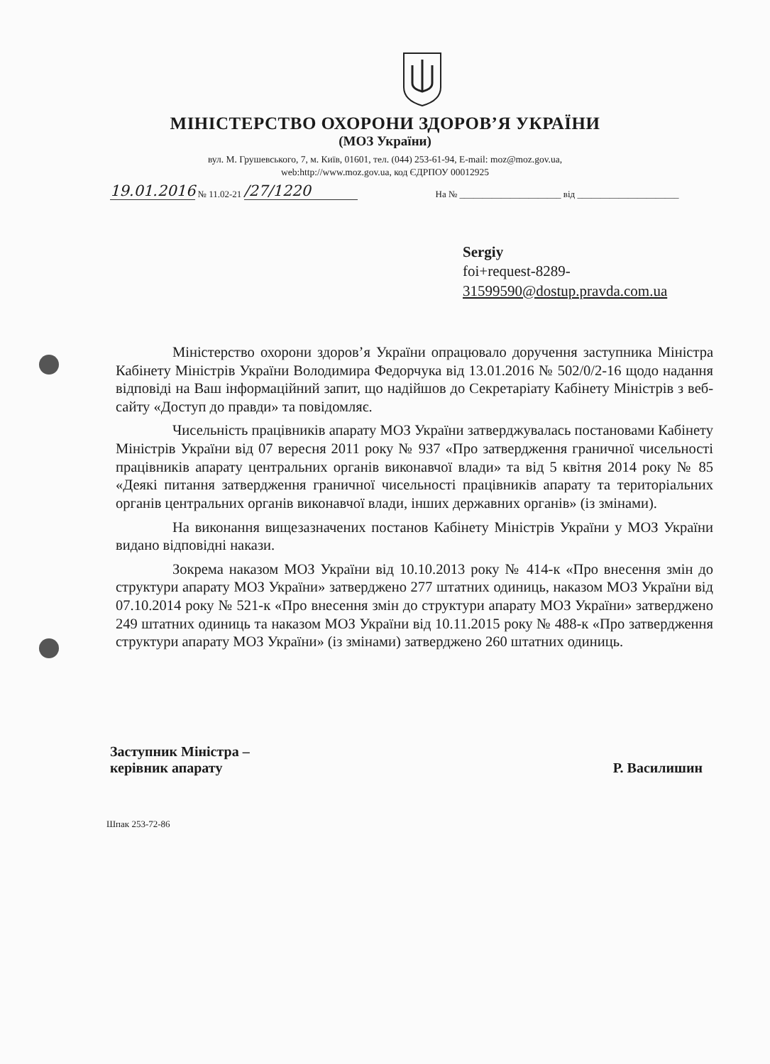МІНІСТЕРСТВО ОХОРОНИ ЗДОРОВ’Я УКРАЇНИ
(МОЗ України)
вул. М. Грушевського, 7, м. Київ, 01601, тел. (044) 253-61-94, E-mail: moz@moz.gov.ua,
web:http://www.moz.gov.ua, код ЄДРПОУ 00012925
19.01.2016 № 11.02-21 /27/1220 На № ______________________ від ______________________
Sergiy
foi+request-8289-
31599590@dostup.pravda.com.ua
Міністерство охорони здоров’я України опрацювало доручення заступника Міністра Кабінету Міністрів України Володимира Федорчука від 13.01.2016 № 502/0/2-16 щодо надання відповіді на Ваш інформаційний запит, що надійшов до Секретаріату Кабінету Міністрів з веб-сайту «Доступ до правди» та повідомляє.
Чисельність працівників апарату МОЗ України затверджувалась постановами Кабінету Міністрів України від 07 вересня 2011 року № 937 «Про затвердження граничної чисельності працівників апарату центральних органів виконавчої влади» та від 5 квітня 2014 року № 85 «Деякі питання затвердження граничної чисельності працівників апарату та територіальних органів центральних органів виконавчої влади, інших державних органів» (із змінами).
На виконання вищезазначених постанов Кабінету Міністрів України у МОЗ України видано відповідні накази.
Зокрема наказом МОЗ України від 10.10.2013 року № 414-к «Про внесення змін до структури апарату МОЗ України» затверджено 277 штатних одиниць, наказом МОЗ України від 07.10.2014 року № 521-к «Про внесення змін до структури апарату МОЗ України» затверджено 249 штатних одиниць та наказом МОЗ України від 10.11.2015 року № 488-к «Про затвердження структури апарату МОЗ України» (із змінами) затверджено 260 штатних одиниць.
Заступник Міністра –
керівник апарату
Р. Василишин
Шпак 253-72-86